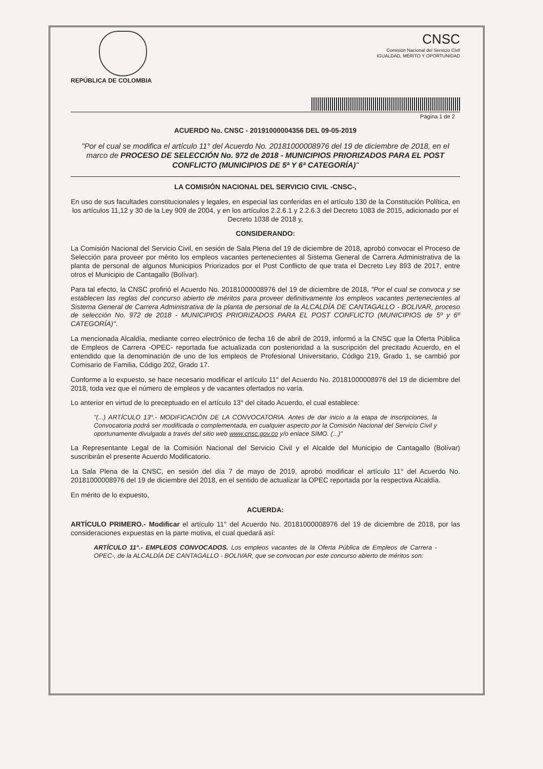CNSC
Comisión Nacional del Servicio Civil
IGUALDAD, MÉRITO Y OPORTUNIDAD
REPÚBLICA DE COLOMBIA
Página 1 de 2
ACUERDO No. CNSC - 20191000004356 DEL 09-05-2019
"Por el cual se modifica el artículo 11° del Acuerdo No. 20181000008976 del 19 de diciembre de 2018, en el marco de PROCESO DE SELECCIÓN No. 972 de 2018 - MUNICIPIOS PRIORIZADOS PARA EL POST CONFLICTO (MUNICIPIOS DE 5ª Y 6ª CATEGORÍA)"
LA COMISIÓN NACIONAL DEL SERVICIO CIVIL -CNSC-,
En uso de sus facultades constitucionales y legales, en especial las conferidas en el artículo 130 de la Constitución Política, en los artículos 11,12 y 30 de la Ley 909 de 2004, y en los artículos 2.2.6.1 y 2.2.6.3 del Decreto 1083 de 2015, adicionado por el Decreto 1038 de 2018 y,
CONSIDERANDO:
La Comisión Nacional del Servicio Civil, en sesión de Sala Plena del 19 de diciembre de 2018, aprobó convocar el Proceso de Selección para proveer por mérito los empleos vacantes pertenecientes al Sistema General de Carrera Administrativa de la planta de personal de algunos Municipios Priorizados por el Post Conflicto de que trata el Decreto Ley 893 de 2017, entre otros el Municipio de Cantagallo (Bolívar).
Para tal efecto, la CNSC profirió el Acuerdo No. 20181000008976 del 19 de diciembre de 2018, "Por el cual se convoca y se establecen las reglas del concurso abierto de méritos para proveer definitivamente los empleos vacantes pertenecientes al Sistema General de Carrera Administrativa de la planta de personal de la ALCALDÍA DE CANTAGALLO - BOLIVAR, proceso de selección No. 972 de 2018 - MUNICIPIOS PRIORIZADOS PARA EL POST CONFLICTO (MUNICIPIOS de 5º y 6º CATEGORÍA)".
La mencionada Alcaldía, mediante correo electrónico de fecha 16 de abril de 2019, informó a la CNSC que la Oferta Pública de Empleos de Carrera -OPEC- reportada fue actualizada con posterioridad a la suscripción del precitado Acuerdo, en el entendido que la denominación de uno de los empleos de Profesional Universitario, Código 219, Grado 1, se cambió por Comisario de Familia, Código 202, Grado 17.
Conforme a lo expuesto, se hace necesario modificar el artículo 11° del Acuerdo No. 20181000008976 del 19 de diciembre del 2018, toda vez que el número de empleos y de vacantes ofertados no varía.
Lo anterior en virtud de lo preceptuado en el artículo 13° del citado Acuerdo, el cual establece:
"(...) ARTÍCULO 13°.- MODIFICACIÓN DE LA CONVOCATORIA. Antes de dar inicio a la etapa de inscripciones, la Convocatoria podrá ser modificada o complementada, en cualquier aspecto por la Comisión Nacional del Servicio Civil y oportunamente divulgada a través del sitio web www.cnsc.gov.co y/o enlace SIMO. (...)"
La Representante Legal de la Comisión Nacional del Servicio Civil y el Alcalde del Municipio de Cantagallo (Bolívar) suscribirán el presente Acuerdo Modificatorio.
La Sala Plena de la CNSC, en sesión del día 7 de mayo de 2019, aprobó modificar el artículo 11° del Acuerdo No. 20181000008976 del 19 de diciembre del 2018, en el sentido de actualizar la OPEC reportada por la respectiva Alcaldía.
En mérito de lo expuesto,
ACUERDA:
ARTÍCULO PRIMERO.- Modificar el artículo 11° del Acuerdo No. 20181000008976 del 19 de diciembre de 2018, por las consideraciones expuestas en la parte motiva, el cual quedará así:
ARTÍCULO 11°.- EMPLEOS CONVOCADOS. Los empleos vacantes de la Oferta Pública de Empleos de Carrera -OPEC-, de la ALCALDÍA DE CANTAGALLO - BOLIVAR, que se convocan por este concurso abierto de méritos son: